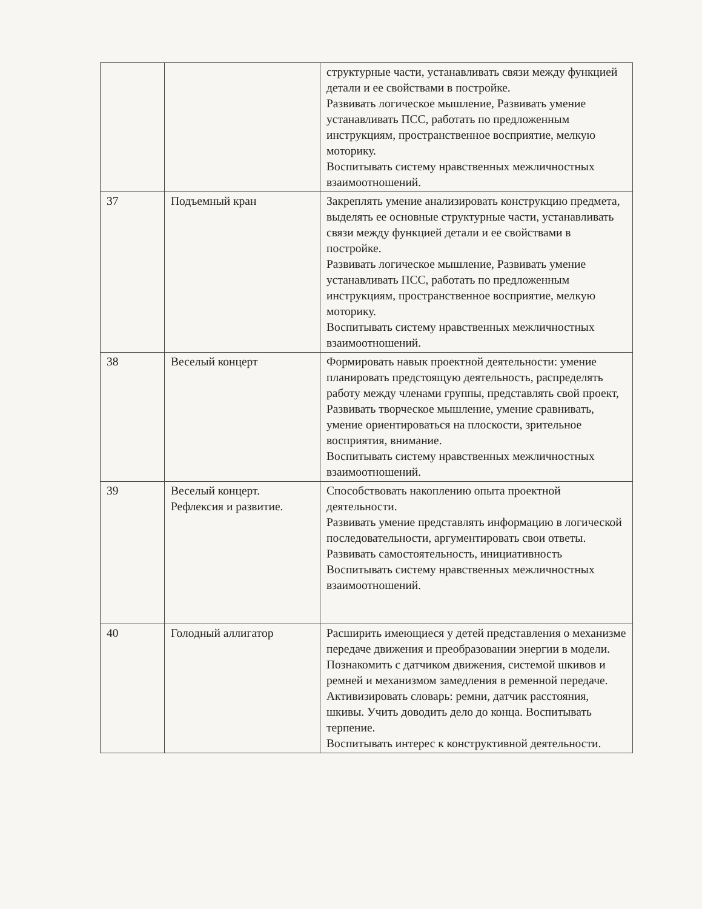| | | структурные части, устанавливать связи между функцией детали и ее свойствами в постройке. Развивать логическое мышление, Развивать умение устанавливать ПСС, работать по предложенным инструкциям, пространственное восприятие, мелкую моторику. Воспитывать систему нравственных межличностных взаимоотношений. |
| 37 | Подъемный кран | Закреплять умение анализировать конструкцию предмета, выделять ее основные структурные части, устанавливать связи между функцией детали и ее свойствами в постройке. Развивать логическое мышление, Развивать умение устанавливать ПСС, работать по предложенным инструкциям, пространственное восприятие, мелкую моторику. Воспитывать систему нравственных межличностных взаимоотношений. |
| 38 | Веселый концерт | Формировать навык проектной деятельности: умение планировать предстоящую деятельность, распределять работу между членами группы, представлять свой проект, Развивать творческое мышление, умение сравнивать, умение ориентироваться на плоскости, зрительное восприятия, внимание. Воспитывать систему нравственных межличностных взаимоотношений. |
| 39 | Веселый концерт. Рефлексия и развитие. | Способствовать накоплению опыта проектной деятельности. Развивать умение представлять информацию в логической последовательности, аргументировать свои ответы. Развивать самостоятельность, инициативность Воспитывать систему нравственных межличностных взаимоотношений. |
| 40 | Голодный аллигатор | Расширить имеющиеся у детей представления о механизме передаче движения и преобразовании энергии в модели. Познакомить с датчиком движения, системой шкивов и ремней и механизмом замедления в ременной передаче. Активизировать словарь: ремни, датчик расстояния, шкивы. Учить доводить дело до конца. Воспитывать терпение. Воспитывать интерес к конструктивной деятельности. |